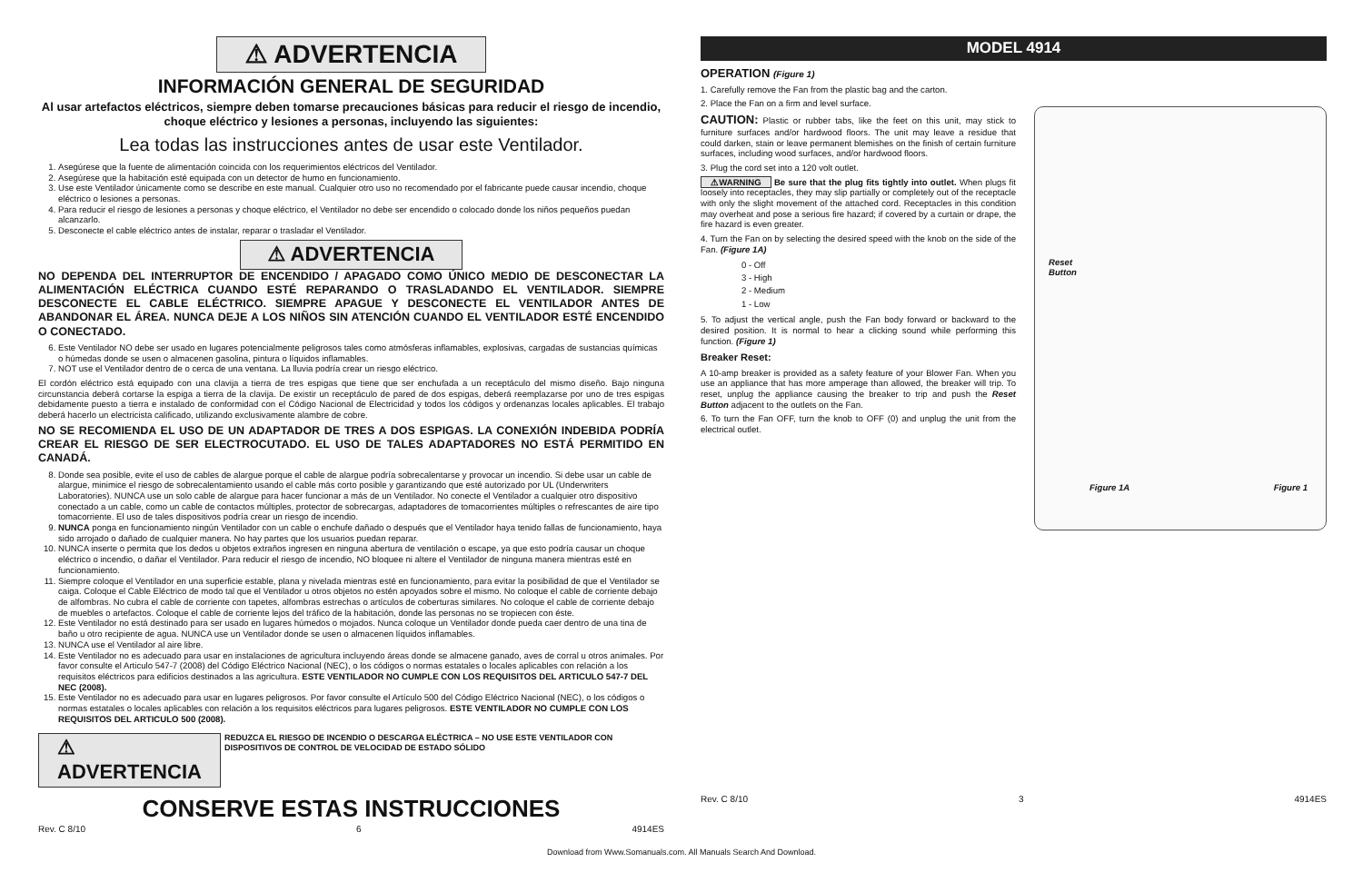⚠ ADVERTENCIA
INFORMACIÓN GENERAL DE SEGURIDAD
Al usar artefactos eléctricos, siempre deben tomarse precauciones básicas para reducir el riesgo de incendio, choque eléctrico y lesiones a personas, incluyendo las siguientes:
Lea todas las instrucciones antes de usar este Ventilador.
1. Asegúrese que la fuente de alimentación coincida con los requerimientos eléctricos del Ventilador.
2. Asegúrese que la habitación esté equipada con un detector de humo en funcionamiento.
3. Use este Ventilador únicamente como se describe en este manual. Cualquier otro uso no recomendado por el fabricante puede causar incendio, choque eléctrico o lesiones a personas.
4. Para reducir el riesgo de lesiones a personas y choque eléctrico, el Ventilador no debe ser encendido o colocado donde los niños pequeños puedan alcanzarlo.
5. Desconecte el cable eléctrico antes de instalar, reparar o trasladar el Ventilador.
⚠ ADVERTENCIA
NO DEPENDA DEL INTERRUPTOR DE ENCENDIDO / APAGADO COMO ÚNICO MEDIO DE DESCONECTAR LA ALIMENTACIÓN ELÉCTRICA CUANDO ESTÉ REPARANDO O TRASLADANDO EL VENTILADOR. SIEMPRE DESCONECTE EL CABLE ELÉCTRICO. SIEMPRE APAGUE Y DESCONECTE EL VENTILADOR ANTES DE ABANDONAR EL ÁREA. NUNCA DEJE A LOS NIÑOS SIN ATENCIÓN CUANDO EL VENTILADOR ESTÉ ENCENDIDO O CONECTADO.
6. Este Ventilador NO debe ser usado en lugares potencialmente peligrosos tales como atmósferas inflamables, explosivas, cargadas de sustancias químicas o húmedas donde se usen o almacenen gasolina, pintura o líquidos inflamables.
7. NOT use el Ventilador dentro de o cerca de una ventana. La lluvia podría crear un riesgo eléctrico.
El cordón eléctrico está equipado con una clavija a tierra de tres espigas que tiene que ser enchufada a un receptáculo del mismo diseño. Bajo ninguna circunstancia deberá cortarse la espiga a tierra de la clavija. De existir un receptáculo de pared de dos espigas, deberá reemplazarse por uno de tres espigas debidamente puesto a tierra e instalado de conformidad con el Código Nacional de Electricidad y todos los códigos y ordenanzas locales aplicables. El trabajo deberá hacerlo un electricista calificado, utilizando exclusivamente alambre de cobre.
NO SE RECOMIENDA EL USO DE UN ADAPTADOR DE TRES A DOS ESPIGAS. LA CONEXIÓN INDEBIDA PODRÍA CREAR EL RIESGO DE SER ELECTROCUTADO. EL USO DE TALES ADAPTADORES NO ESTÁ PERMITIDO EN CANADÁ.
8. Donde sea posible, evite el uso de cables de alargue porque el cable de alargue podría sobrecalentarse y provocar un incendio. Si debe usar un cable de alargue, minimice el riesgo de sobrecalentamiento usando el cable más corto posible y garantizando que esté autorizado por UL (Underwriters Laboratories). NUNCA use un solo cable de alargue para hacer funcionar a más de un Ventilador. No conecte el Ventilador a cualquier otro dispositivo conectado a un cable, como un cable de contactos múltiples, protector de sobrecargas, adaptadores de tomacorrientes múltiples o refrescantes de aire tipo tomacorriente. El uso de tales dispositivos podría crear un riesgo de incendio.
9. NUNCA ponga en funcionamiento ningún Ventilador con un cable o enchufe dañado o después que el Ventilador haya tenido fallas de funcionamiento, haya sido arrojado o dañado de cualquier manera. No hay partes que los usuarios puedan reparar.
10. NUNCA inserte o permita que los dedos u objetos extraños ingresen en ninguna abertura de ventilación o escape, ya que esto podría causar un choque eléctrico o incendio, o dañar el Ventilador. Para reducir el riesgo de incendio, NO bloquee ni altere el Ventilador de ninguna manera mientras esté en funcionamiento.
11. Siempre coloque el Ventilador en una superficie estable, plana y nivelada mientras esté en funcionamiento, para evitar la posibilidad de que el Ventilador se caiga. Coloque el Cable Eléctrico de modo tal que el Ventilador u otros objetos no estén apoyados sobre el mismo. No coloque el cable de corriente debajo de alfombras. No cubra el cable de corriente con tapetes, alfombras estrechas o artículos de coberturas similares. No coloque el cable de corriente debajo de muebles o artefactos. Coloque el cable de corriente lejos del tráfico de la habitación, donde las personas no se tropiecen con éste.
12. Este Ventilador no está destinado para ser usado en lugares húmedos o mojados. Nunca coloque un Ventilador donde pueda caer dentro de una tina de baño u otro recipiente de agua. NUNCA use un Ventilador donde se usen o almacenen líquidos inflamables.
13. NUNCA use el Ventilador al aire libre.
14. Este Ventilador no es adecuado para usar en instalaciones de agricultura incluyendo áreas donde se almacene ganado, aves de corral u otros animales. Por favor consulte el Articulo 547-7 (2008) del Código Eléctrico Nacional (NEC), o los códigos o normas estatales o locales aplicables con relación a los requisitos eléctricos para edificios destinados a las agricultura. ESTE VENTILADOR NO CUMPLE CON LOS REQUISITOS DEL ARTICULO 547-7 DEL NEC (2008).
15. Este Ventilador no es adecuado para usar en lugares peligrosos. Por favor consulte el Artículo 500 del Código Eléctrico Nacional (NEC), o los códigos o normas estatales o locales aplicables con relación a los requisitos eléctricos para lugares peligrosos. ESTE VENTILADOR NO CUMPLE CON LOS REQUISITOS DEL ARTICULO 500 (2008).
⚠ ADVERTENCIA REDUZCA EL RIESGO DE INCENDIO O DESCARGA ELÉCTRICA – NO USE ESTE VENTILADOR CON DISPOSITIVOS DE CONTROL DE VELOCIDAD DE ESTADO SÓLIDO
CONSERVE ESTAS INSTRUCCIONES
Rev. C 8/10 6 4914ES
MODEL 4914
Reset
Button
Figure 1A Figure 1
OPERATION (Figure 1)
1. Carefully remove the Fan from the plastic bag and the carton.
2. Place the Fan on a firm and level surface.
CAUTION: Plastic or rubber tabs, like the feet on this unit, may stick to furniture surfaces and/or hardwood floors. The unit may leave a residue that could darken, stain or leave permanent blemishes on the finish of certain furniture surfaces, including wood surfaces, and/or hardwood floors.
3. Plug the cord set into a 120 volt outlet.
⚠WARNING Be sure that the plug fits tightly into outlet. When plugs fit loosely into receptacles, they may slip partially or completely out of the receptacle with only the slight movement of the attached cord. Receptacles in this condition may overheat and pose a serious fire hazard; if covered by a curtain or drape, the fire hazard is even greater.
4. Turn the Fan on by selecting the desired speed with the knob on the side of the Fan. (Figure 1A)
0 - Off
3 - High
2 - Medium
1 - Low
5. To adjust the vertical angle, push the Fan body forward or backward to the desired position. It is normal to hear a clicking sound while performing this function. (Figure 1)
Breaker Reset:
A 10-amp breaker is provided as a safety feature of your Blower Fan. When you use an appliance that has more amperage than allowed, the breaker will trip. To reset, unplug the appliance causing the breaker to trip and push the Reset Button adjacent to the outlets on the Fan.
6. To turn the Fan OFF, turn the knob to OFF (0) and unplug the unit from the electrical outlet.
Rev. C 8/10 3 4914ES
Download from Www.Somanuals.com. All Manuals Search And Download.